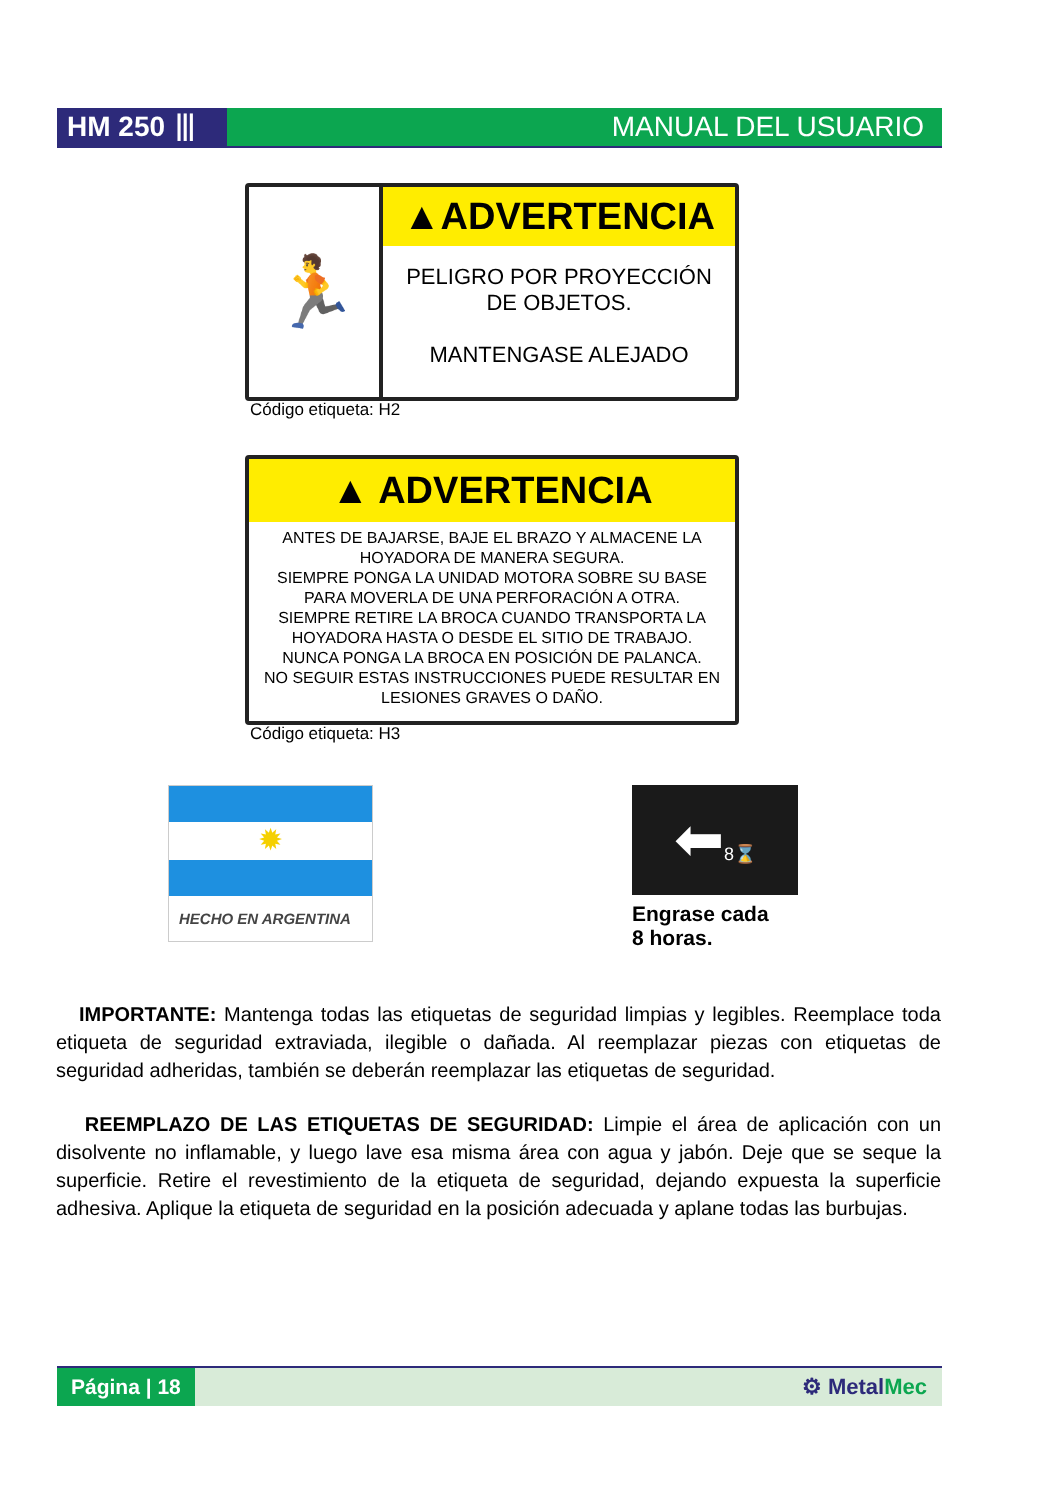HM 250 ⦀ MANUAL DEL USUARIO
🏃
▲ADVERTENCIA
PELIGRO POR PROYECCIÓN
DE OBJETOS.
MANTENGASE ALEJADO
Código etiqueta: H2
▲ ADVERTENCIA
ANTES DE BAJARSE, BAJE EL BRAZO Y ALMACENE LA HOYADORA DE MANERA SEGURA.
SIEMPRE PONGA LA UNIDAD MOTORA SOBRE SU BASE PARA MOVERLA DE UNA PERFORACIÓN A OTRA.
SIEMPRE RETIRE LA BROCA CUANDO TRANSPORTA LA HOYADORA HASTA O DESDE EL SITIO DE TRABAJO.
NUNCA PONGA LA BROCA EN POSICIÓN DE PALANCA.
NO SEGUIR ESTAS INSTRUCCIONES PUEDE RESULTAR EN LESIONES GRAVES O DAÑO.
Código etiqueta: H3
✹
HECHO EN ARGENTINA
⬅8⌛
Engrase cada
8 horas.
IMPORTANTE: Mantenga todas las etiquetas de seguridad limpias y legibles. Reemplace toda etiqueta de seguridad extraviada, ilegible o dañada. Al reemplazar piezas con etiquetas de seguridad adheridas, también se deberán reemplazar las etiquetas de seguridad.
REEMPLAZO DE LAS ETIQUETAS DE SEGURIDAD: Limpie el área de aplicación con un disolvente no inflamable, y luego lave esa misma área con agua y jabón. Deje que se seque la superficie. Retire el revestimiento de la etiqueta de seguridad, dejando expuesta la superficie adhesiva. Aplique la etiqueta de seguridad en la posición adecuada y aplane todas las burbujas.
Página | 18
⚙ MetalMec